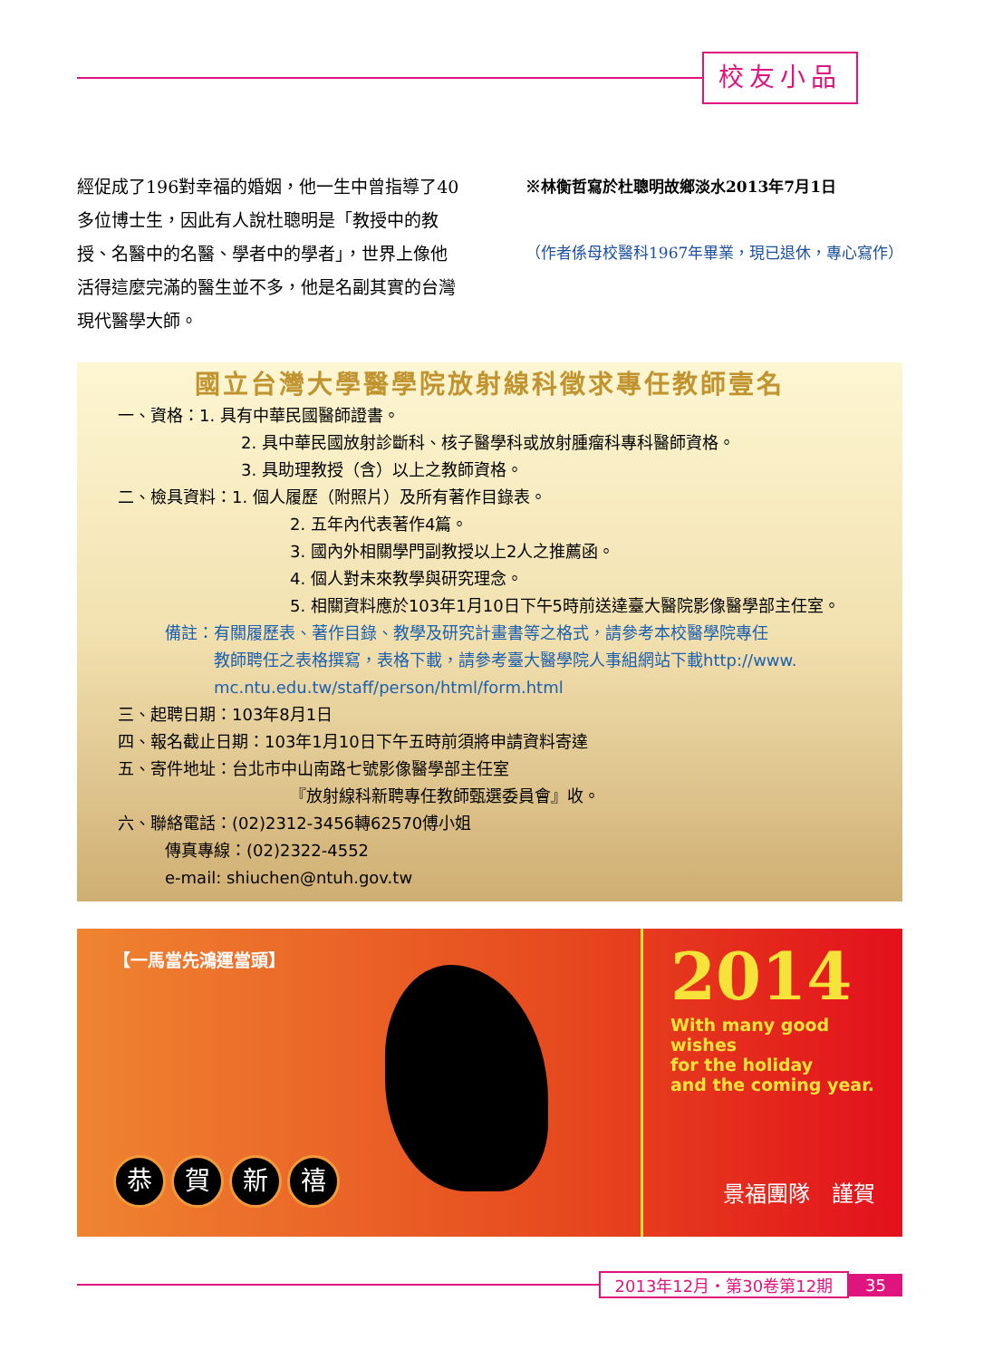校友小品
經促成了196對幸福的婚姻，他一生中曾指導了40多位博士生，因此有人說杜聰明是「教授中的教授、名醫中的名醫、學者中的學者」，世界上像他活得這麼完滿的醫生並不多，他是名副其實的台灣現代醫學大師。
※林衡哲寫於杜聰明故鄉淡水2013年7月1日
（作者係母校醫科1967年畢業，現已退休，專心寫作）
國立台灣大學醫學院放射線科徵求專任教師壹名
一、資格：1. 具有中華民國醫師證書。
2. 具中華民國放射診斷科、核子醫學科或放射腫瘤科專科醫師資格。
3. 具助理教授（含）以上之教師資格。
二、檢具資料：1. 個人履歷（附照片）及所有著作目錄表。
2. 五年內代表著作4篇。
3. 國內外相關學門副教授以上2人之推薦函。
4. 個人對未來教學與研究理念。
5. 相關資料應於103年1月10日下午5時前送達臺大醫院影像醫學部主任室。
備註：有關履歷表、著作目錄、教學及研究計畫書等之格式，請參考本校醫學院專任
　　　教師聘任之表格撰寫，表格下載，請參考臺大醫學院人事組網站下載http://www.
　　　mc.ntu.edu.tw/staff/person/html/form.html
三、起聘日期：103年8月1日
四、報名截止日期：103年1月10日下午五時前須將申請資料寄達
五、寄件地址：台北市中山南路七號影像醫學部主任室
『放射線科新聘專任教師甄選委員會』收。
六、聯絡電話：(02)2312-3456轉62570傅小姐
傳真專線：(02)2322-4552
e-mail: shiuchen@ntuh.gov.tw
【一馬當先鴻運當頭】
恭賀新禧
2014
With many good wishes
for the holiday
and the coming year.
景福團隊　謹賀
2013年12月・第30卷第12期 35